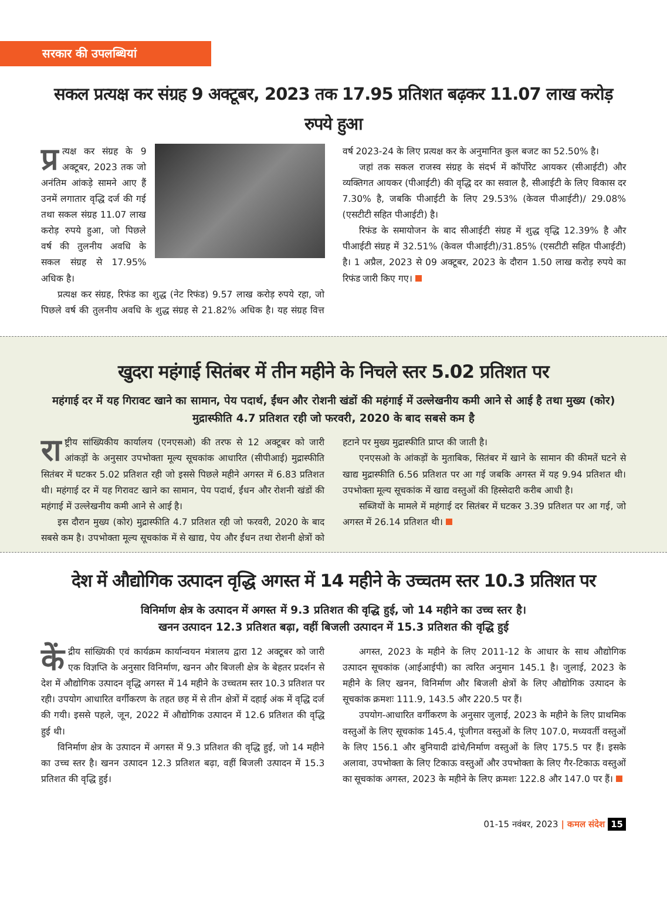सरकार की उपलब्धियां
सकल प्रत्यक्ष कर संग्रह 9 अक्टूबर, 2023 तक 17.95 प्रतिशत बढ़कर 11.07 लाख करोड़ रुपये हुआ
प्र त्यक्ष कर संग्रह के 9 अक्टूबर, 2023 तक जो अनंतिम आंकड़े सामने आए हैं उनमें लगातार वृद्धि दर्ज की गई तथा सकल संग्रह 11.07 लाख करोड़ रुपये हुआ, जो पिछले वर्ष की तुलनीय अवधि के सकल संग्रह से 17.95% अधिक है।
प्रत्यक्ष कर संग्रह, रिफंड का शुद्ध (नेट रिफंड) 9.57 लाख करोड़ रुपये रहा, जो पिछले वर्ष की तुलनीय अवधि के शुद्ध संग्रह से 21.82% अधिक है। यह संग्रह वित्त वर्ष 2023-24 के लिए प्रत्यक्ष कर के अनुमानित कुल बजट का 52.50% है।
जहां तक सकल राजस्व संग्रह के संदर्भ में कॉर्पोरेट आयकर (सीआईटी) और व्यक्तिगत आयकर (पीआईटी) की वृद्धि दर का सवाल है, सीआईटी के लिए विकास दर 7.30% है, जबकि पीआईटी के लिए 29.53% (केवल पीआईटी)/ 29.08% (एसटीटी सहित पीआईटी) है।
रिफंड के समायोजन के बाद सीआईटी संग्रह में शुद्ध वृद्धि 12.39% है और पीआईटी संग्रह में 32.51% (केवल पीआईटी)/31.85% (एसटीटी सहित पीआईटी) है। 1 अप्रैल, 2023 से 09 अक्टूबर, 2023 के दौरान 1.50 लाख करोड़ रुपये का रिफंड जारी किए गए।
खुदरा महंगाई सितंबर में तीन महीने के निचले स्तर 5.02 प्रतिशत पर
महंगाई दर में यह गिरावट खाने का सामान, पेय पदार्थ, ईंधन और रोशनी खंडों की महंगाई में उल्लेखनीय कमी आने से आई है तथा मुख्य (कोर) मुद्रास्फीति 4.7 प्रतिशत रही जो फरवरी, 2020 के बाद सबसे कम है
रा ष्ट्रीय सांख्यिकीय कार्यालय (एनएसओ) की तरफ से 12 अक्टूबर को जारी आंकड़ों के अनुसार उपभोक्ता मूल्य सूचकांक आधारित (सीपीआई) मुद्रास्फीति सितंबर में घटकर 5.02 प्रतिशत रही जो इससे पिछले महीने अगस्त में 6.83 प्रतिशत थी। महंगाई दर में यह गिरावट खाने का सामान, पेय पदार्थ, ईंधन और रोशनी खंडों की महंगाई में उल्लेखनीय कमी आने से आई है।
इस दौरान मुख्य (कोर) मुद्रास्फीति 4.7 प्रतिशत रही जो फरवरी, 2020 के बाद सबसे कम है। उपभोक्ता मूल्य सूचकांक में से खाद्य, पेय और ईंधन तथा रोशनी क्षेत्रों को हटाने पर मुख्य मुद्रास्फीति प्राप्त की जाती है।
एनएसओ के आंकड़ों के मुताबिक, सितंबर में खाने के सामान की कीमतें घटने से खाद्य मुद्रास्फीति 6.56 प्रतिशत पर आ गई जबकि अगस्त में यह 9.94 प्रतिशत थी। उपभोक्ता मूल्य सूचकांक में खाद्य वस्तुओं की हिस्सेदारी करीब आधी है।
सब्जियों के मामले में महंगाई दर सितंबर में घटकर 3.39 प्रतिशत पर आ गई, जो अगस्त में 26.14 प्रतिशत थी।
देश में औद्योगिक उत्पादन वृद्धि अगस्त में 14 महीने के उच्चतम स्तर 10.3 प्रतिशत पर
विनिर्माण क्षेत्र के उत्पादन में अगस्त में 9.3 प्रतिशत की वृद्धि हुई, जो 14 महीने का उच्च स्तर है।
खनन उत्पादन 12.3 प्रतिशत बढ़ा, वहीं बिजली उत्पादन में 15.3 प्रतिशत की वृद्धि हुई
कें द्रीय सांख्यिकी एवं कार्यक्रम कार्यान्वयन मंत्रालय द्वारा 12 अक्टूबर को जारी एक विज्ञप्ति के अनुसार विनिर्माण, खनन और बिजली क्षेत्र के बेहतर प्रदर्शन से देश में औद्योगिक उत्पादन वृद्धि अगस्त में 14 महीने के उच्चतम स्तर 10.3 प्रतिशत पर रही। उपयोग आधारित वर्गीकरण के तहत छह में से तीन क्षेत्रों में दहाई अंक में वृद्धि दर्ज की गयी। इससे पहले, जून, 2022 में औद्योगिक उत्पादन में 12.6 प्रतिशत की वृद्धि हुई थी।
विनिर्माण क्षेत्र के उत्पादन में अगस्त में 9.3 प्रतिशत की वृद्धि हुई, जो 14 महीने का उच्च स्तर है। खनन उत्पादन 12.3 प्रतिशत बढ़ा, वहीं बिजली उत्पादन में 15.3 प्रतिशत की वृद्धि हुई।
अगस्त, 2023 के महीने के लिए 2011-12 के आधार के साथ औद्योगिक उत्पादन सूचकांक (आईआईपी) का त्वरित अनुमान 145.1 है। जुलाई, 2023 के महीने के लिए खनन, विनिर्माण और बिजली क्षेत्रों के लिए औद्योगिक उत्पादन के सूचकांक क्रमशः 111.9, 143.5 और 220.5 पर हैं।
उपयोग-आधारित वर्गीकरण के अनुसार जुलाई, 2023 के महीने के लिए प्राथमिक वस्तुओं के लिए सूचकांक 145.4, पूंजीगत वस्तुओं के लिए 107.0, मध्यवर्ती वस्तुओं के लिए 156.1 और बुनियादी ढांचे/निर्माण वस्तुओं के लिए 175.5 पर हैं। इसके अलावा, उपभोक्ता के लिए टिकाऊ वस्तुओं और उपभोक्ता के लिए गैर-टिकाऊ वस्तुओं का सूचकांक अगस्त, 2023 के महीने के लिए क्रमशः 122.8 और 147.0 पर हैं।
01-15 नवंबर, 2023 | कमल संदेश 15